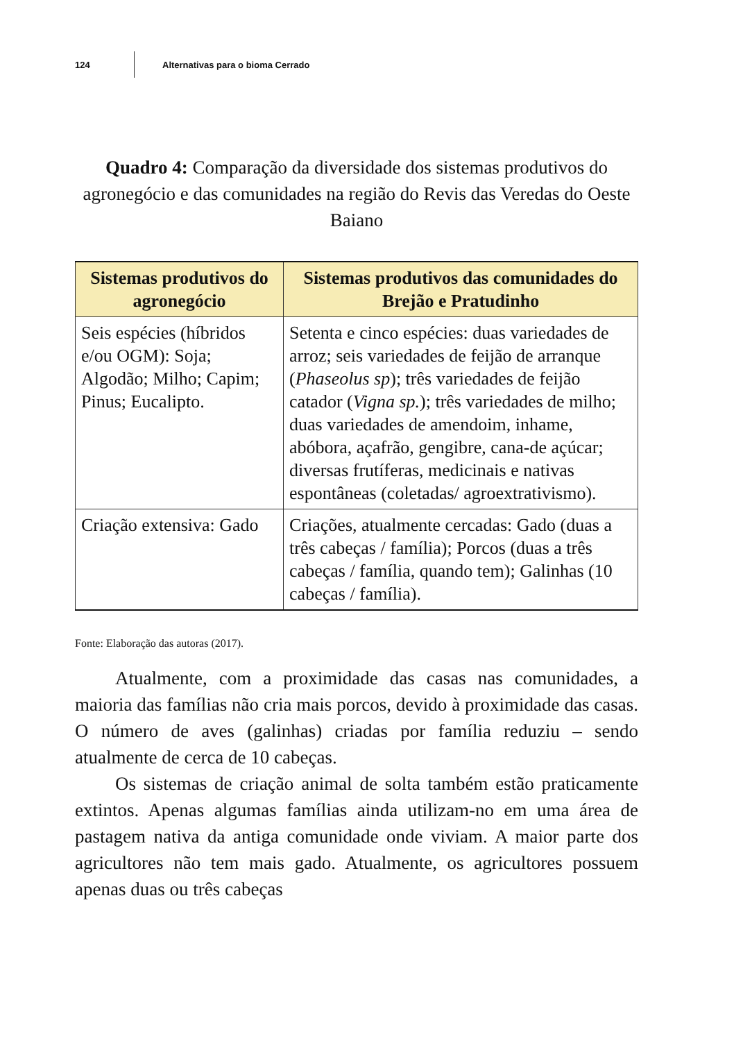124 Alternativas para o bioma Cerrado
Quadro 4: Comparação da diversidade dos sistemas produtivos do agronegócio e das comunidades na região do Revis das Veredas do Oeste Baiano
| Sistemas produtivos do agronegócio | Sistemas produtivos das comunidades do Brejão e Pratudinho |
| --- | --- |
| Seis espécies (híbridos e/ou OGM): Soja; Algodão; Milho; Capim; Pinus; Eucalipto. | Setenta e cinco espécies: duas variedades de arroz; seis variedades de feijão de arranque ( Phaseolus sp ); três variedades de feijão catador ( Vigna sp. ); três variedades de milho; duas variedades de amendoim, inhame, abóbora, açafrão, gengibre, cana-de açúcar; diversas frutíferas, medicinais e nativas espontâneas (coletadas/ agroextrativismo). |
| Criação extensiva: Gado | Criações, atualmente cercadas: Gado (duas a três cabeças / família); Porcos (duas a três cabeças / família, quando tem); Galinhas (10 cabeças / família). |
Fonte: Elaboração das autoras (2017).
Atualmente, com a proximidade das casas nas comunidades, a maioria das famílias não cria mais porcos, devido à proximidade das casas. O número de aves (galinhas) criadas por família reduziu – sendo atualmente de cerca de 10 cabeças.
Os sistemas de criação animal de solta também estão praticamente extintos. Apenas algumas famílias ainda utilizam-no em uma área de pastagem nativa da antiga comunidade onde viviam. A maior parte dos agricultores não tem mais gado. Atualmente, os agricultores possuem apenas duas ou três cabeças